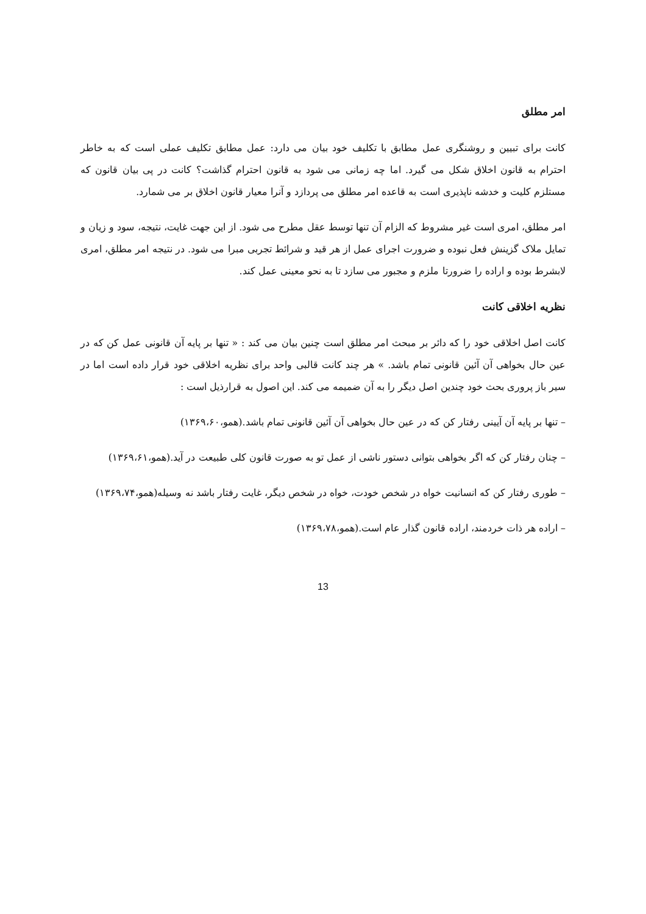امر مطلق
کانت برای تبیین و روشنگری عمل مطابق با تکلیف خود بیان می دارد: عمل مطابق تکلیف عملی است که به خاطر احترام به قانون اخلاق شکل می گیرد. اما چه زمانی می شود به قانون احترام گذاشت؟ کانت در پی بیان قانون که مستلزم کلیت و خدشه ناپذیری است به قاعده امر مطلق می پردازد و آنرا معیار قانون اخلاق بر می شمارد.
امر مطلق، امری است غیر مشروط که الزام آن تنها توسط عقل مطرح می شود. از این جهت غایت، نتیجه، سود و زیان و تمایل ملاک گزینش فعل نبوده و ضرورت اجرای عمل از هر قید و شرائط تجربی مبرا می شود. در نتیجه امر مطلق، امری لابشرط بوده و اراده را ضرورتا ملزم و مجبور می سازد تا به نحو معینی عمل کند.
نظریه اخلاقی کانت
کانت اصل اخلاقی خود را که دائر بر مبحث امر مطلق است چنین بیان می کند : « تنها بر پایه آن قانونی عمل کن که در عین حال بخواهی آن آئین قانونی تمام باشد. » هر چند کانت قالبی واحد برای نظریه اخلاقی خود قرار داده است اما در سیر باز پروری بحث خود چندین اصل دیگر را به آن ضمیمه می کند. این اصول به قرارذیل است :
– تنها بر پایه آن آیینی رفتار کن که در عین حال بخواهی آن آئین قانونی تمام باشد.(همو،۱۳۶۹،۶۰)
– چنان رفتار کن که اگر بخواهی بتوانی دستور ناشی از عمل تو به صورت قانون کلی طبیعت در آید.(همو،۱۳۶۹،۶۱)
– طوری رفتار کن که انسانیت خواه در شخص خودت، خواه در شخص دیگر، غایت رفتار باشد نه وسیله(همو،۱۳۶۹،۷۴)
– اراده هر ذات خردمند، اراده قانون گذار عام است.(همو،۱۳۶۹،۷۸)
13